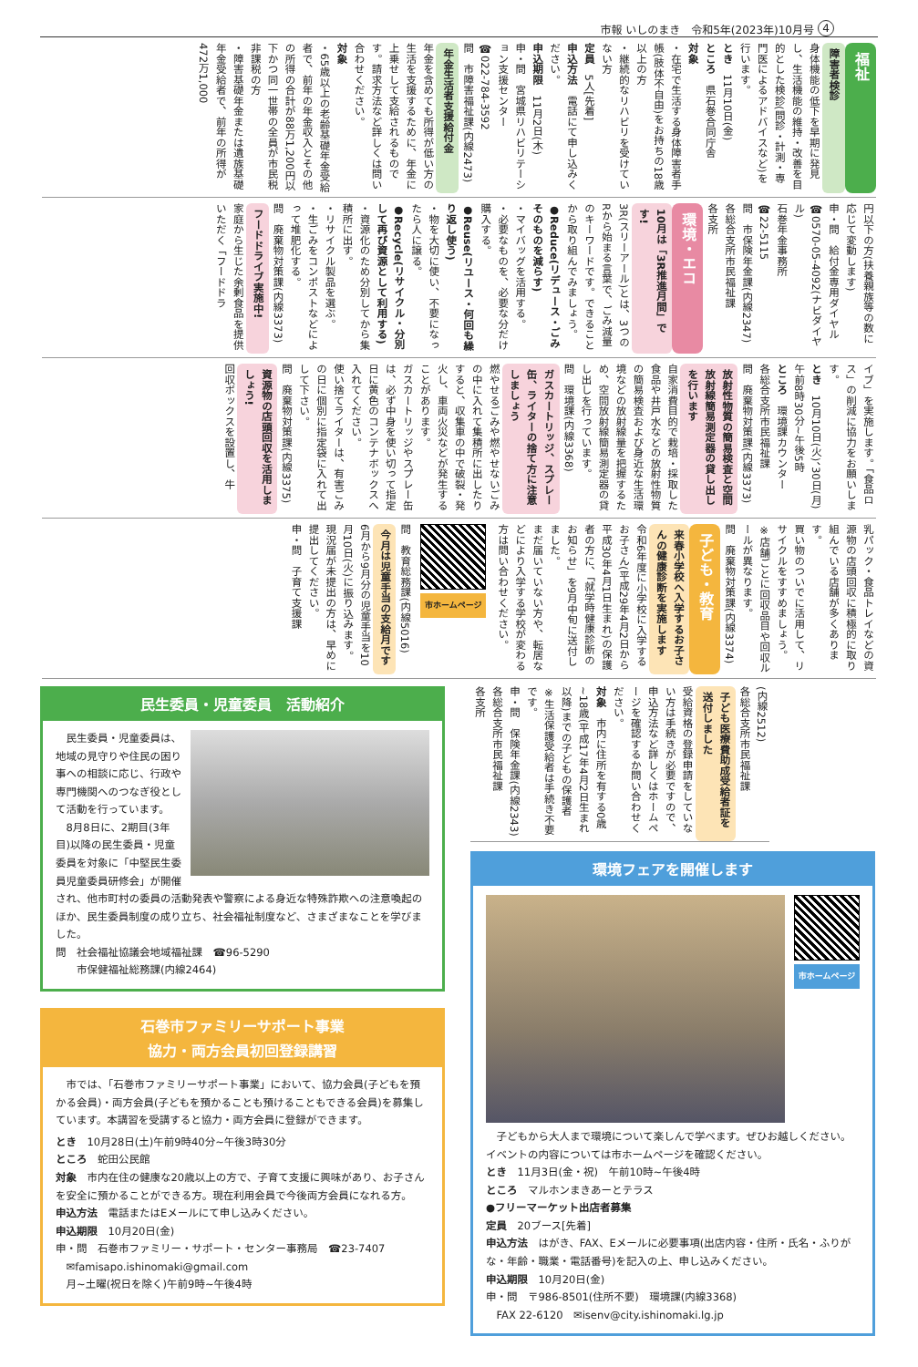市報 いしのまき　令和5年(2023年)10月号 4
福祉
障害者検診
身体機能の低下を早期に発見し、生活機能の維持・改善を目的とした検診(問診・計測・専門医によるアドバイスなど)を行います。
とき　11月10日(金)
ところ　県石巻合同庁舎
対象
・在宅で生活する身体障害者手帳(肢体不自由)をお持ちの18歳以上の方
・継続的なリハビリを受けていない方
定員　5人[先着]
申込方法　電話にて申し込みください。
申込期限　11月2日(木)
申・問　宮城県リハビリテーション支援センター
☎022-784-3592
問　市障害福祉課(内線2473)
年金生活者支援給付金
年金を含めても所得が低い方の生活を支援するために、年金に上乗せして支給されるものです。請求方法など詳しくは問い合わせください。
対象
・65歳以上の老齢基礎年金受給者で、前年の年金収入とその他の所得の合計が88万1,200円以下かつ同一世帯の全員が市民税非課税の方
・障害基礎年金または遺族基礎年金受給者で、前年の所得が472万1,000
円以下の方(扶養親族等の数に応じて変動します)
申・問　給付金専用ダイヤル
☎0570-05-4092(ナビダイヤル)
石巻年金事務所
☎22-5115
問　市保険年金課(内線2347)
各総合支所市民福祉課
各支所
環境・エコ
10月は「3R推進月間」です!
3R(スリーアール)とは、3つのRから始まる言葉で、ごみ減量のキーワードです。できることから取り組んでみましょう。
●Reduce(リデュース・ごみそのものを減らす)
・マイバッグを活用する。
・必要なものを、必要な分だけ購入する。
●Reuse(リユース・何回も繰り返し使う)
・物を大切に使い、不要になったら人に譲る。
●Recycle(リサイクル・分別して再び資源として利用する)
・資源化のため分別してから集積所に出す。
・リサイクル製品を選ぶ。
・生ごみをコンポストなどによって堆肥化する。
問　廃棄物対策課(内線3373)
フードドライブ実施中!
家庭から生じた余剰食品を提供いただく「フードドラ
イブ」を実施します。「食品ロス」の削減に協力をお願いします。
とき　10月10日(火)、30日(月)
午前8時30分~午後5時
ところ　環境課カウンター
各総合支所市民福祉課
問　廃棄物対策課(内線3373)
放射性物質の簡易検査と空間放射線簡易測定器の貸し出しを行います
自家消費目的で栽培・採取した食品や井戸水などの放射性物質の簡易検査および身近な生活環境などの放射線量を把握するため、空間放射線簡易測定器の貸し出しを行っています。
問　環境課(内線3368)
ガスカートリッジ、スプレー缶、ライターの捨て方に注意しましょう
燃やせるごみや燃やせないごみの中に入れて集積所に出したりすると、収集車の中で破裂・発火し、車両火災などが発生することがあります。
ガスカートリッジやスプレー缶は、必ず中身を使い切って指定日に黄色のコンテナボックスへ入れてください。
使い捨てライターは、有害ごみの日に個別に指定袋に入れて出して下さい。
問　廃棄物対策課(内線3375)
資源物の店頭回収を活用しましょう!
回収ボックスを設置し、牛
乳パック・食品トレイなどの資源物の店頭回収に積極的に取り組んでいる店舗が多くあります。
買い物のついでに活用して、リサイクルをすすめましょう。
※店舗ごとに回収品目や回収ルールが異なります。
問　廃棄物対策課(内線3374)
子ども・教育
来春小学校へ入学するお子さんの健康診断を実施します
令和6年度に小学校に入学するお子さん(平成29年4月2日から平成30年4月1日生まれ)の保護者の方に、「就学時健康診断のお知らせ」を9月中旬に送付しました。
まだ届いていない方や、転居などにより入学する学校が変わる方は問い合わせください。
市ホームページ
問　教育総務課(内線5016)
今月は児童手当の支給月です
6月から9月分の児童手当を10月10日(火)に振り込みます。
現況届が未提出の方は、早めに提出してください。
申・問　子育て支援課
民生委員・児童委員　活動紹介
　民生委員・児童委員は、地域の見守りや住民の困り事への相談に応じ、行政や専門機関へのつなぎ役として活動を行っています。
　8月8日に、2期目(3年目)以降の民生委員・児童委員を対象に「中堅民生委員児童委員研修会」が開催され、他市町村の委員の活動発表や警察による身近な特殊詐欺への注意喚起のほか、民生委員制度の成り立ち、社会福祉制度など、さまざまなことを学びました。
問　社会福祉協議会地域福祉課　☎96-5290
　　市保健福祉総務課(内線2464)
石巻市ファミリーサポート事業
協力・両方会員初回登録講習
　市では、「石巻市ファミリーサポート事業」において、協力会員(子どもを預かる会員)・両方会員(子どもを預かることも預けることもできる会員)を募集しています。本講習を受講すると協力・両方会員に登録ができます。
とき　10月28日(土)午前9時40分~午後3時30分
ところ　蛇田公民館
対象　市内在住の健康な20歳以上の方で、子育て支援に興味があり、お子さんを安全に預かることができる方。現在利用会員で今後両方会員になれる方。
申込方法　電話またはEメールにて申し込みください。
申込期限　10月20日(金)
申・問　石巻市ファミリー・サポート・センター事務局　☎23-7407
　✉famisapo.ishinomaki@gmail.com
　月~土曜(祝日を除く)午前9時~午後4時
(内線2512)
各総合支所市民福祉課
子ども医療費助成受給者証を送付しました
受給資格の登録申請をしていない方は手続きが必要ですので、申込方法など詳しくはホームページを確認するか問い合わせください。
対象　市内に住所を有する0歳~18歳(平成17年4月2日生まれ以降)までの子どもの保護者
※生活保護受給者は手続き不要です。
申・問　保険年金課(内線2343)
各総合支所市民福祉課
各支所
環境フェアを開催します
市ホームページ
　子どもから大人まで環境について楽しんで学べます。ぜひお越しください。イベントの内容については市ホームページを確認ください。
とき　11月3日(金・祝)　午前10時~午後4時
ところ　マルホンまきあーとテラス
●フリーマーケット出店者募集
定員　20ブース[先着]
申込方法　はがき、FAX、Eメールに必要事項(出店内容・住所・氏名・ふりがな・年齢・職業・電話番号)を記入の上、申し込みください。
申込期限　10月20日(金)
申・問　〒986-8501(住所不要)　環境課(内線3368)
　FAX 22-6120　✉isenv@city.ishinomaki.lg.jp